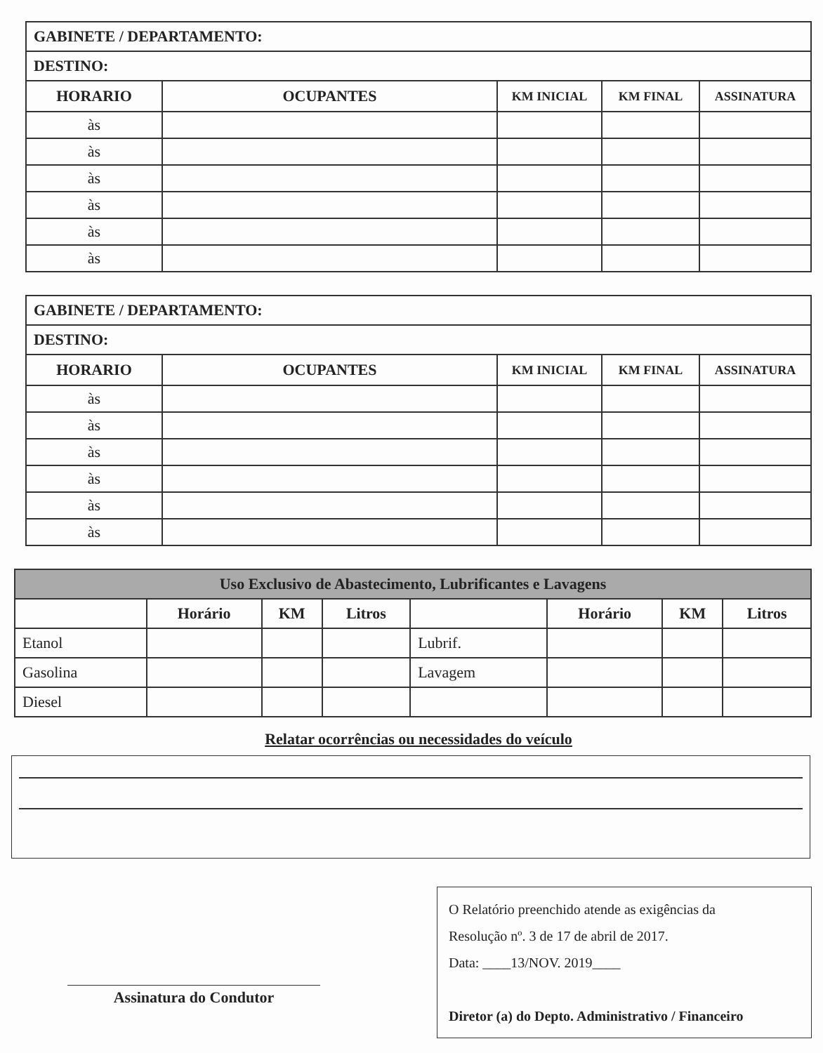| GABINETE / DEPARTAMENTO: | | | | |
| DESTINO: | | | | |
| HORARIO | OCUPANTES | KM INICIAL | KM FINAL | ASSINATURA |
| às | | | | |
| às | | | | |
| às | | | | |
| às | | | | |
| às | | | | |
| às | | | | |
| GABINETE / DEPARTAMENTO: | | | | |
| DESTINO: | | | | |
| HORARIO | OCUPANTES | KM INICIAL | KM FINAL | ASSINATURA |
| às | | | | |
| às | | | | |
| às | | | | |
| às | | | | |
| às | | | | |
| às | | | | |
| Uso Exclusivo de Abastecimento, Lubrificantes e Lavagens | | | | | | | |
| | Horário | KM | Litros | | Horário | KM | Litros |
| Etanol | | | | Lubrif. | | | |
| Gasolina | | | | Lavagem | | | |
| Diesel | | | | | | | |
Relatar ocorrências ou necessidades do veículo
Assinatura do Condutor
O Relatório preenchido atende as exigências da
Resolução nº. 3 de 17 de abril de 2017.
Data: ____13/NOV. 2019____
Diretor (a) do Depto. Administrativo / Financeiro